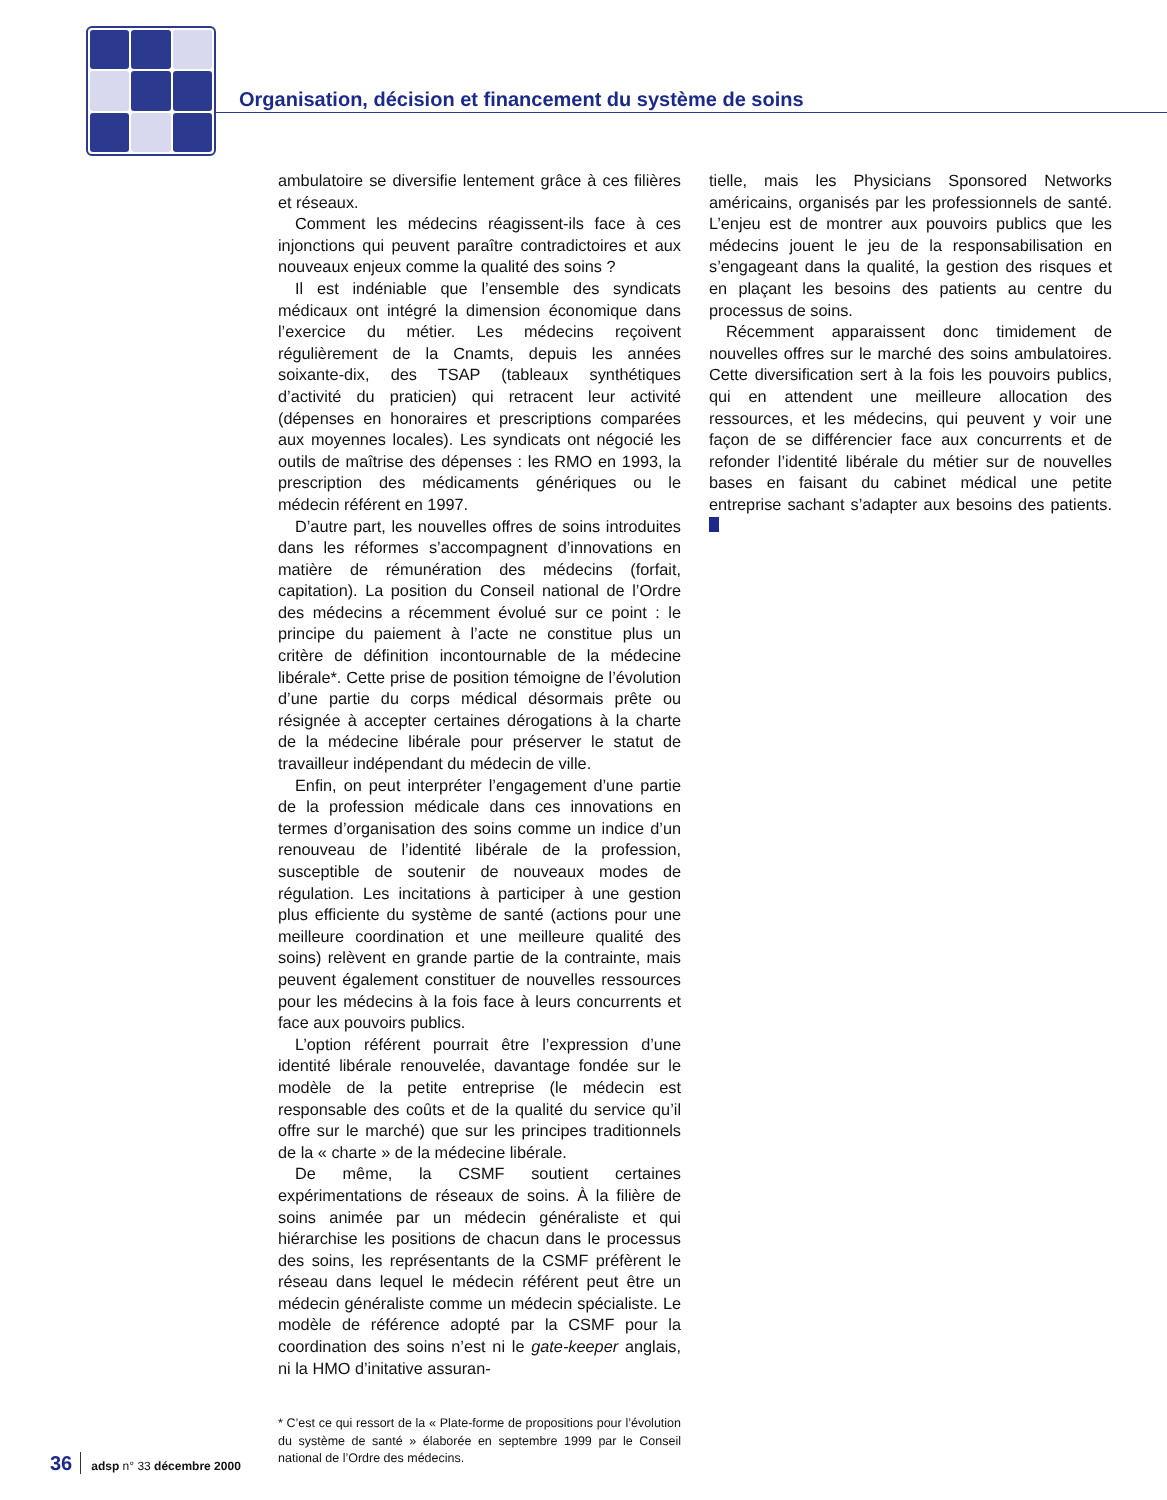Organisation, décision et financement du système de soins
ambulatoire se diversifie lentement grâce à ces filières et réseaux.
Comment les médecins réagissent-ils face à ces injonctions qui peuvent paraître contradictoires et aux nouveaux enjeux comme la qualité des soins ?
Il est indéniable que l’ensemble des syndicats médicaux ont intégré la dimension économique dans l’exercice du métier. Les médecins reçoivent régulièrement de la Cnamts, depuis les années soixante-dix, des TSAP (tableaux synthétiques d’activité du praticien) qui retracent leur activité (dépenses en honoraires et prescriptions comparées aux moyennes locales). Les syndicats ont négocié les outils de maîtrise des dépenses : les RMO en 1993, la prescription des médicaments génériques ou le médecin référent en 1997.
D’autre part, les nouvelles offres de soins introduites dans les réformes s’accompagnent d’innovations en matière de rémunération des médecins (forfait, capitation). La position du Conseil national de l’Ordre des médecins a récemment évolué sur ce point : le principe du paiement à l’acte ne constitue plus un critère de définition incontournable de la médecine libérale*. Cette prise de position témoigne de l’évolution d’une partie du corps médical désormais prête ou résignée à accepter certaines dérogations à la charte de la médecine libérale pour préserver le statut de travailleur indépendant du médecin de ville.
Enfin, on peut interpréter l’engagement d’une partie de la profession médicale dans ces innovations en termes d’organisation des soins comme un indice d’un renouveau de l’identité libérale de la profession, susceptible de soutenir de nouveaux modes de régulation. Les incitations à participer à une gestion plus efficiente du système de santé (actions pour une meilleure coordination et une meilleure qualité des soins) relèvent en grande partie de la contrainte, mais peuvent également constituer de nouvelles ressources pour les médecins à la fois face à leurs concurrents et face aux pouvoirs publics.
L’option référent pourrait être l’expression d’une identité libérale renouvelée, davantage fondée sur le modèle de la petite entreprise (le médecin est responsable des coûts et de la qualité du service qu’il offre sur le marché) que sur les principes traditionnels de la « charte » de la médecine libérale.
De même, la CSMF soutient certaines expérimentations de réseaux de soins. À la filière de soins animée par un médecin généraliste et qui hiérarchise les positions de chacun dans le processus des soins, les représentants de la CSMF préfèrent le réseau dans lequel le médecin référent peut être un médecin généraliste comme un médecin spécialiste. Le modèle de référence adopté par la CSMF pour la coordination des soins n’est ni le gate-keeper anglais, ni la HMO d’initative assuran-
* C’est ce qui ressort de la « Plate-forme de propositions pour l’évolution du système de santé » élaborée en septembre 1999 par le Conseil national de l’Ordre des médecins.
tielle, mais les Physicians Sponsored Networks américains, organisés par les professionnels de santé. L’enjeu est de montrer aux pouvoirs publics que les médecins jouent le jeu de la responsabilisation en s’engageant dans la qualité, la gestion des risques et en plaçant les besoins des patients au centre du processus de soins.
Récemment apparaissent donc timidement de nouvelles offres sur le marché des soins ambulatoires. Cette diversification sert à la fois les pouvoirs publics, qui en attendent une meilleure allocation des ressources, et les médecins, qui peuvent y voir une façon de se différencier face aux concurrents et de refonder l’identité libérale du métier sur de nouvelles bases en faisant du cabinet médical une petite entreprise sachant s’adapter aux besoins des patients.
36 adsp n° 33 décembre 2000